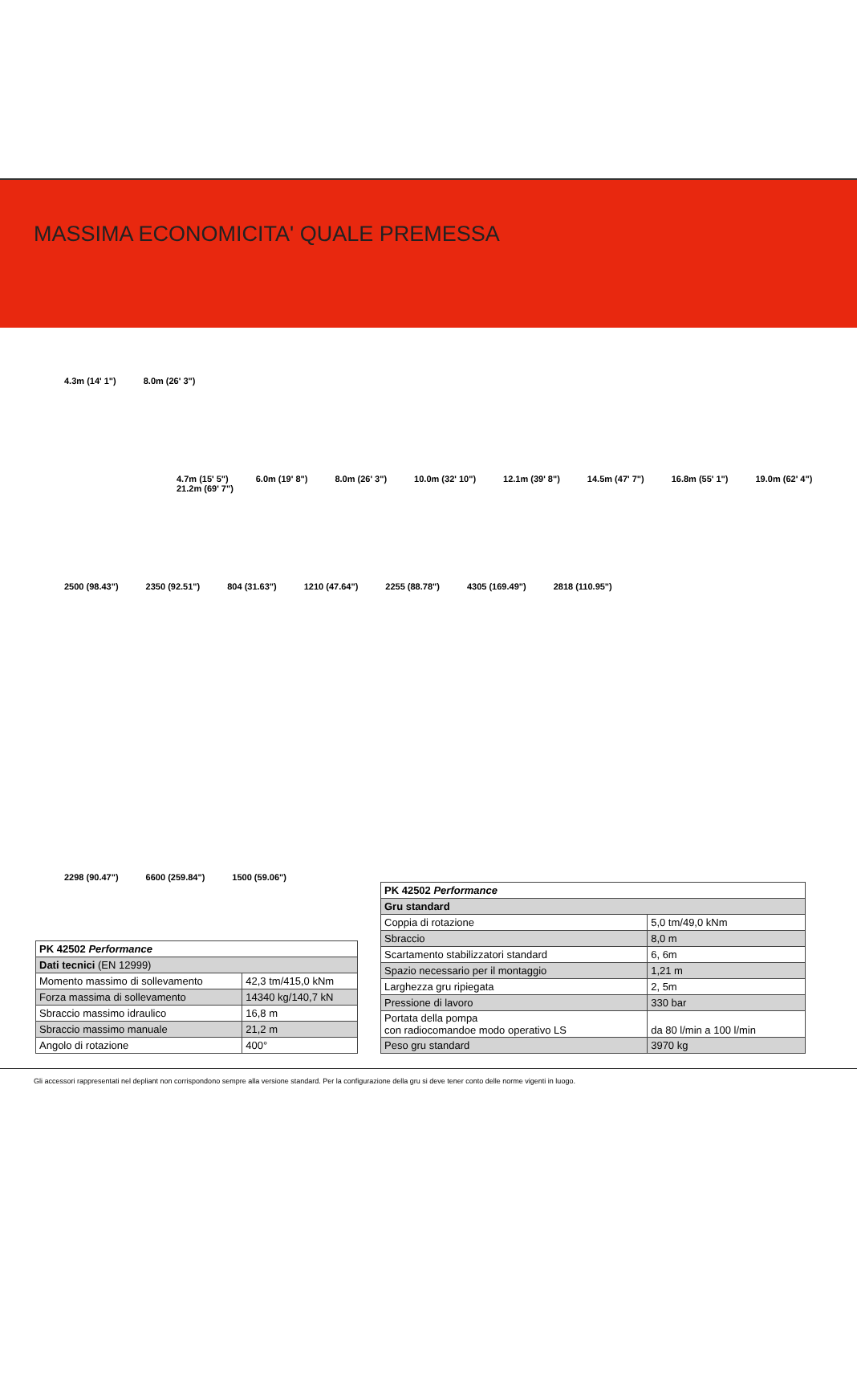MASSIMA ECONOMICITA' QUALE PREMESSA
4.3m (14' 1") 8.0m (26' 3")
4.7m (15' 5") 6.0m (19' 8") 8.0m (26' 3") 10.0m (32' 10") 12.1m (39' 8") 14.5m (47' 7") 16.8m (55' 1") 19.0m (62' 4") 21.2m (69' 7")
2500 (98.43") 2350 (92.51") 804 (31.63") 1210 (47.64") 2255 (88.78") 4305 (169.49") 2818 (110.95")
2298 (90.47") 6600 (259.84") 1500 (59.06")
| PK 42502 Performance | |
| Dati tecnici (EN 12999) | |
| Momento massimo di sollevamento | 42,3 tm/415,0 kNm |
| Forza massima di sollevamento | 14340 kg/140,7 kN |
| Sbraccio massimo idraulico | 16,8 m |
| Sbraccio massimo manuale | 21,2 m |
| Angolo di rotazione | 400° |
| PK 42502 Performance | |
| Gru standard | |
| Coppia di rotazione | 5,0 tm/49,0 kNm |
| Sbraccio | 8,0 m |
| Scartamento stabilizzatori standard | 6, 6m |
| Spazio necessario per il montaggio | 1,21 m |
| Larghezza gru ripiegata | 2, 5m |
| Pressione di lavoro | 330 bar |
| Portata della pompa con radiocomandoe modo operativo LS | da 80 l/min a 100 l/min |
| Peso gru standard | 3970 kg |
Gli accessori rappresentati nel depliant non corrispondono sempre alla versione standard. Per la configurazione della gru si deve tener conto delle norme vigenti in luogo.